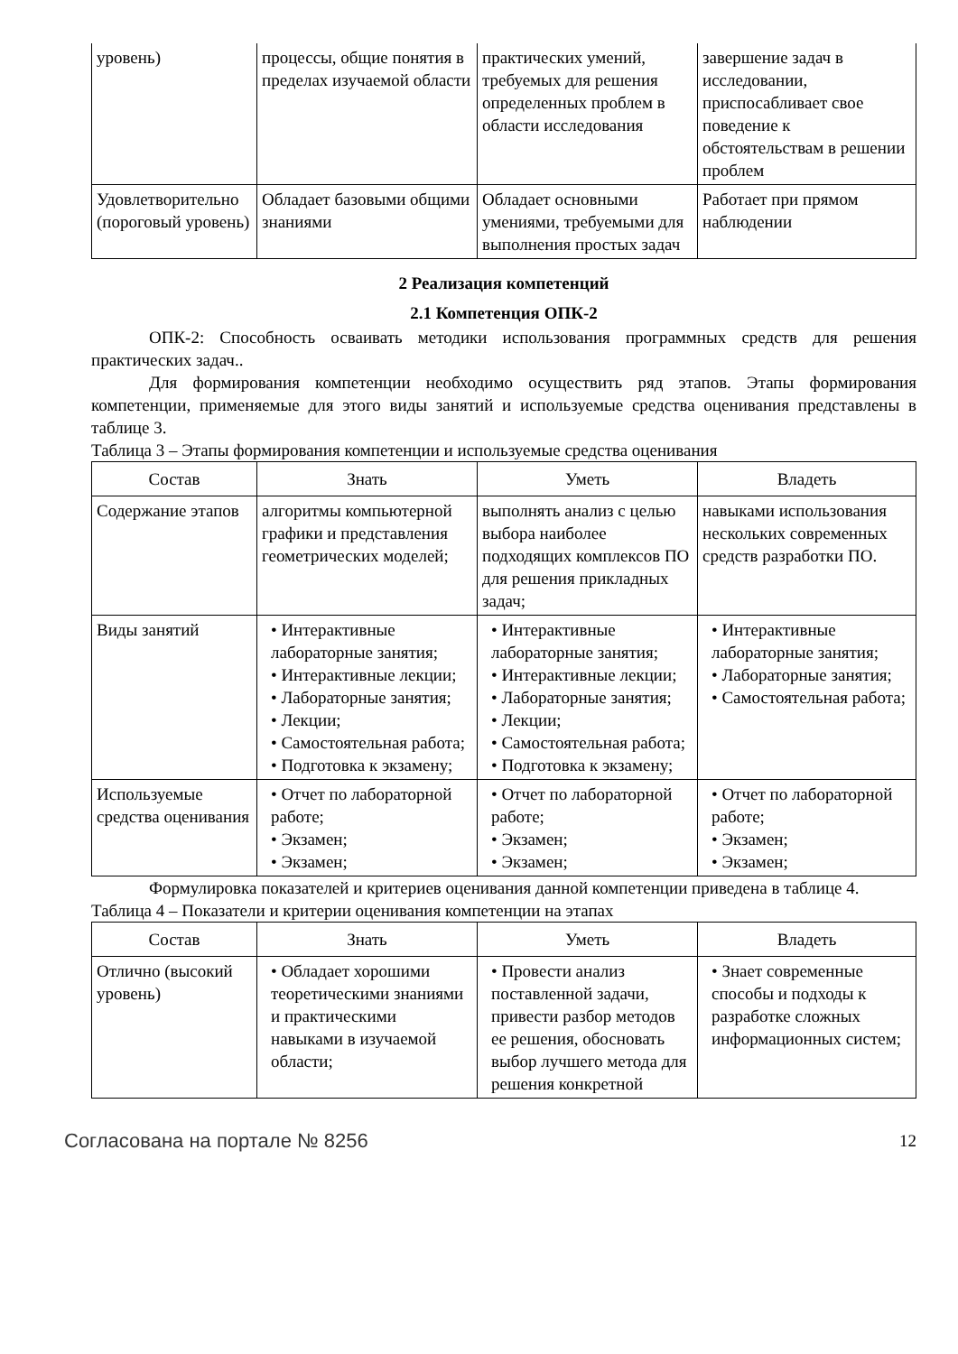| уровень) | процессы, общие понятия в пределах изучаемой области | практических умений, требуемых для решения определенных проблем в области исследования | завершение задач в исследовании, приспосабливает свое поведение к обстоятельствам в решении проблем |
| Удовлетворительно (пороговый уровень) | Обладает базовыми общими знаниями | Обладает основными умениями, требуемыми для выполнения простых задач | Работает при прямом наблюдении |
2 Реализация компетенций
2.1 Компетенция ОПК-2
ОПК-2: Способность осваивать методики использования программных средств для решения практических задач..
Для формирования компетенции необходимо осуществить ряд этапов. Этапы формирования компетенции, применяемые для этого виды занятий и используемые средства оценивания представлены в таблице 3.
Таблица 3 – Этапы формирования компетенции и используемые средства оценивания
| Состав | Знать | Уметь | Владеть |
| --- | --- | --- | --- |
| Содержание этапов | алгоритмы компьютерной графики и представления геометрических моделей; | выполнять анализ с целью выбора наиболее подходящих комплексов ПО для решения прикладных задач; | навыками использования нескольких современных средств разработки ПО. |
| Виды занятий | • Интерактивные лабораторные занятия; • Интерактивные лекции; • Лабораторные занятия; • Лекции; • Самостоятельная работа; • Подготовка к экзамену; | • Интерактивные лабораторные занятия; • Интерактивные лекции; • Лабораторные занятия; • Лекции; • Самостоятельная работа; • Подготовка к экзамену; | • Интерактивные лабораторные занятия; • Лабораторные занятия; • Самостоятельная работа; |
| Используемые средства оценивания | • Отчет по лабораторной работе; • Экзамен; • Экзамен; | • Отчет по лабораторной работе; • Экзамен; • Экзамен; | • Отчет по лабораторной работе; • Экзамен; • Экзамен; |
Формулировка показателей и критериев оценивания данной компетенции приведена в таблице 4.
Таблица 4 – Показатели и критерии оценивания компетенции на этапах
| Состав | Знать | Уметь | Владеть |
| --- | --- | --- | --- |
| Отлично (высокий уровень) | • Обладает хорошими теоретическими знаниями и практическими навыками в изучаемой области; | • Провести анализ поставленной задачи, привести разбор методов ее решения, обосновать выбор лучшего метода для решения конкретной | • Знает современные способы и подходы к разработке сложных информационных систем; |
Согласована на портале № 8256 12